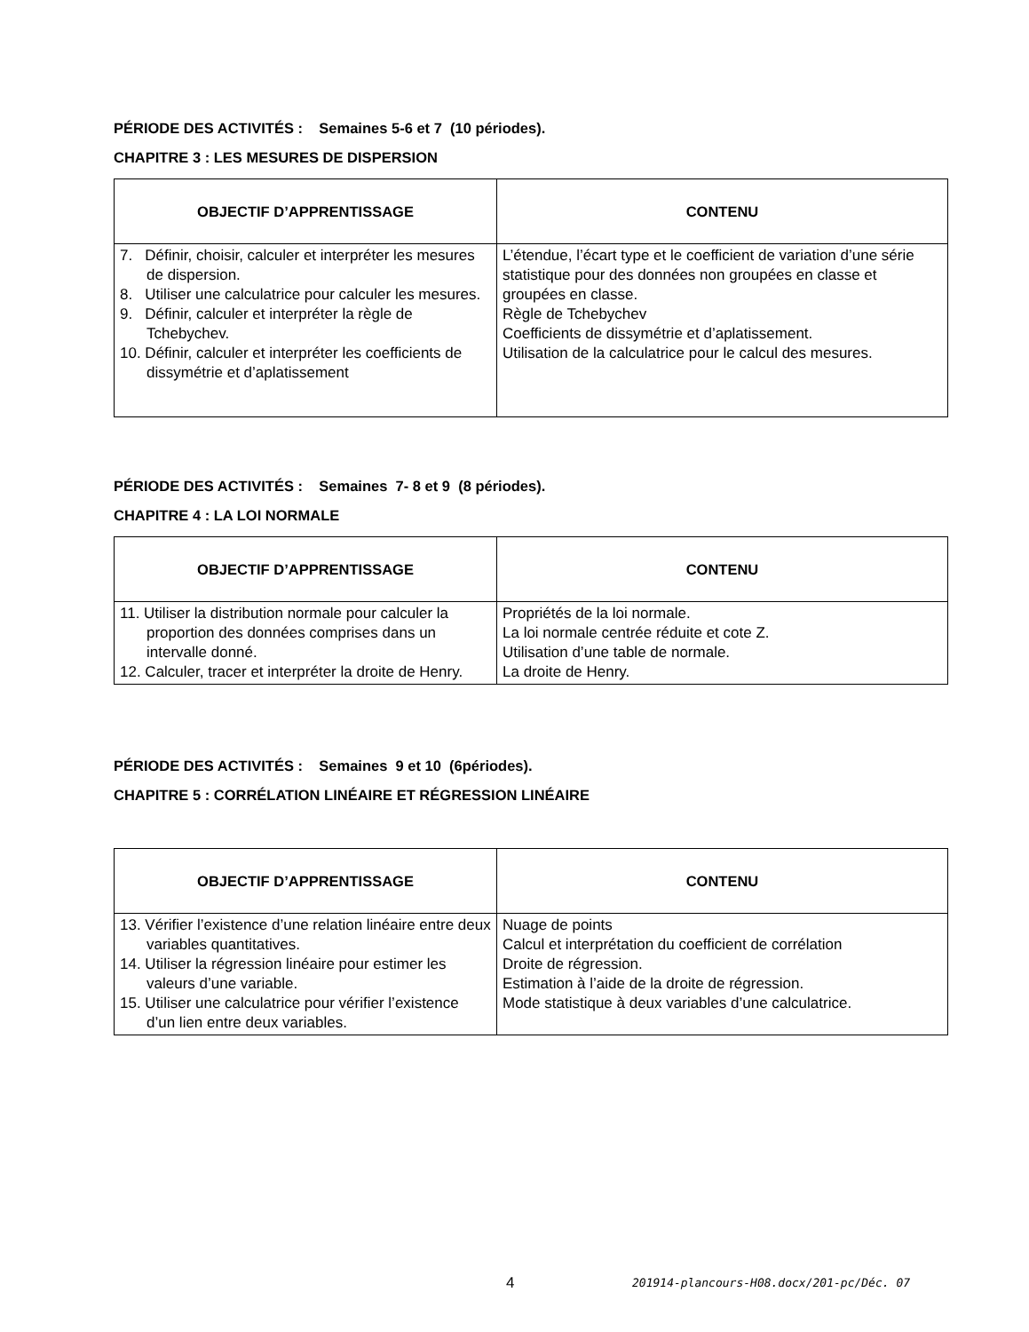PÉRIODE DES ACTIVITÉS : Semaines 5-6 et 7 (10 périodes).
CHAPITRE 3 : LES MESURES DE DISPERSION
| OBJECTIF D’APPRENTISSAGE | CONTENU |
| --- | --- |
| 7. Définir, choisir, calculer et interpréter les mesures de dispersion. 8. Utiliser une calculatrice pour calculer les mesures. 9. Définir, calculer et interpréter la règle de Tchebychev. 10. Définir, calculer et interpréter les coefficients de dissymétrie et d’aplatissement | L’étendue, l’écart type et le coefficient de variation d’une série statistique pour des données non groupées en classe et groupées en classe. Règle de Tchebychev Coefficients de dissymétrie et d’aplatissement. Utilisation de la calculatrice pour le calcul des mesures. |
PÉRIODE DES ACTIVITÉS : Semaines 7- 8 et 9 (8 périodes).
CHAPITRE 4 : LA LOI NORMALE
| OBJECTIF D’APPRENTISSAGE | CONTENU |
| --- | --- |
| 11. Utiliser la distribution normale pour calculer la proportion des données comprises dans un intervalle donné. 12. Calculer, tracer et interpréter la droite de Henry. | Propriétés de la loi normale. La loi normale centrée réduite et cote Z. Utilisation d’une table de normale. La droite de Henry. |
PÉRIODE DES ACTIVITÉS : Semaines 9 et 10 (6périodes).
CHAPITRE 5 : CORRÉLATION LINÉAIRE ET RÉGRESSION LINÉAIRE
| OBJECTIF D’APPRENTISSAGE | CONTENU |
| --- | --- |
| 13. Vérifier l’existence d’une relation linéaire entre deux variables quantitatives. 14. Utiliser la régression linéaire pour estimer les valeurs d’une variable. 15. Utiliser une calculatrice pour vérifier l’existence d’un lien entre deux variables. | Nuage de points Calcul et interprétation du coefficient de corrélation Droite de régression. Estimation à l’aide de la droite de régression. Mode statistique à deux variables d’une calculatrice. |
4
201914-plancours-H08.docx/201-pc/Déc. 07